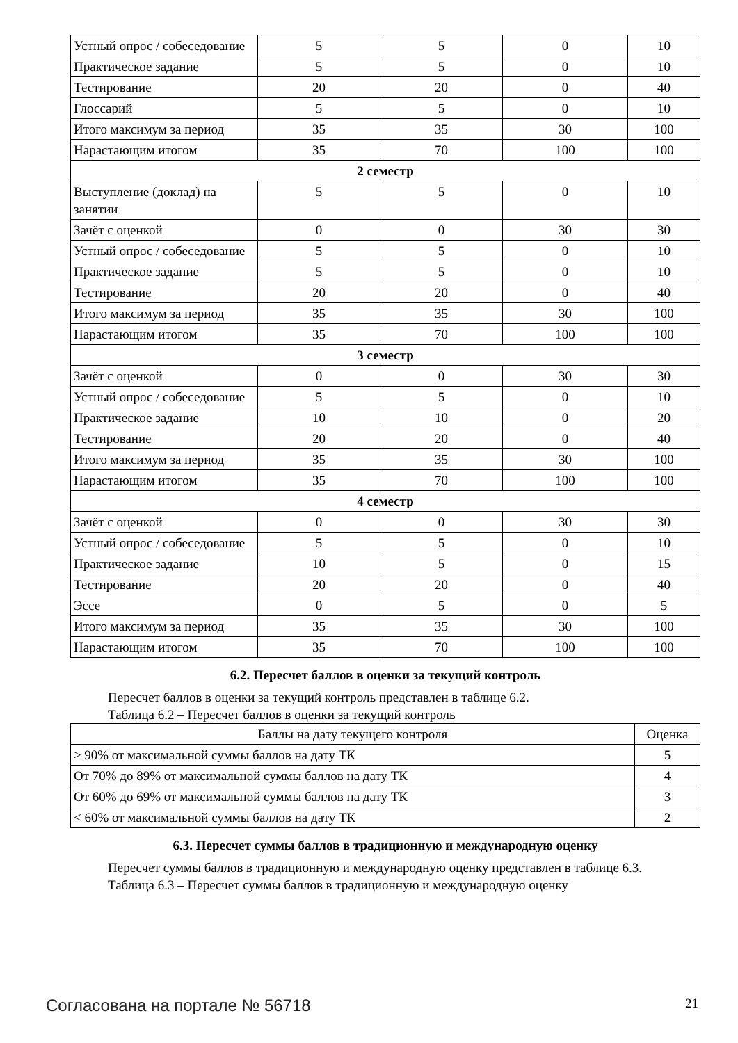| Устный опрос / собеседование | 5 | 5 | 0 | 10 |
| Практическое задание | 5 | 5 | 0 | 10 |
| Тестирование | 20 | 20 | 0 | 40 |
| Глоссарий | 5 | 5 | 0 | 10 |
| Итого максимум за период | 35 | 35 | 30 | 100 |
| Нарастающим итогом | 35 | 70 | 100 | 100 |
| 2 семестр | | | | |
| Выступление (доклад) на занятии | 5 | 5 | 0 | 10 |
| Зачёт с оценкой | 0 | 0 | 30 | 30 |
| Устный опрос / собеседование | 5 | 5 | 0 | 10 |
| Практическое задание | 5 | 5 | 0 | 10 |
| Тестирование | 20 | 20 | 0 | 40 |
| Итого максимум за период | 35 | 35 | 30 | 100 |
| Нарастающим итогом | 35 | 70 | 100 | 100 |
| 3 семестр | | | | |
| Зачёт с оценкой | 0 | 0 | 30 | 30 |
| Устный опрос / собеседование | 5 | 5 | 0 | 10 |
| Практическое задание | 10 | 10 | 0 | 20 |
| Тестирование | 20 | 20 | 0 | 40 |
| Итого максимум за период | 35 | 35 | 30 | 100 |
| Нарастающим итогом | 35 | 70 | 100 | 100 |
| 4 семестр | | | | |
| Зачёт с оценкой | 0 | 0 | 30 | 30 |
| Устный опрос / собеседование | 5 | 5 | 0 | 10 |
| Практическое задание | 10 | 5 | 0 | 15 |
| Тестирование | 20 | 20 | 0 | 40 |
| Эссе | 0 | 5 | 0 | 5 |
| Итого максимум за период | 35 | 35 | 30 | 100 |
| Нарастающим итогом | 35 | 70 | 100 | 100 |
6.2. Пересчет баллов в оценки за текущий контроль
Пересчет баллов в оценки за текущий контроль представлен в таблице 6.2.
Таблица 6.2 – Пересчет баллов в оценки за текущий контроль
| Баллы на дату текущего контроля | Оценка |
| --- | --- |
| ≥ 90% от максимальной суммы баллов на дату ТК | 5 |
| От 70% до 89% от максимальной суммы баллов на дату ТК | 4 |
| От 60% до 69% от максимальной суммы баллов на дату ТК | 3 |
| < 60% от максимальной суммы баллов на дату ТК | 2 |
6.3. Пересчет суммы баллов в традиционную и международную оценку
Пересчет суммы баллов в традиционную и международную оценку представлен в таблице 6.3.
Таблица 6.3 – Пересчет суммы баллов в традиционную и международную оценку
Согласована на портале № 56718 21